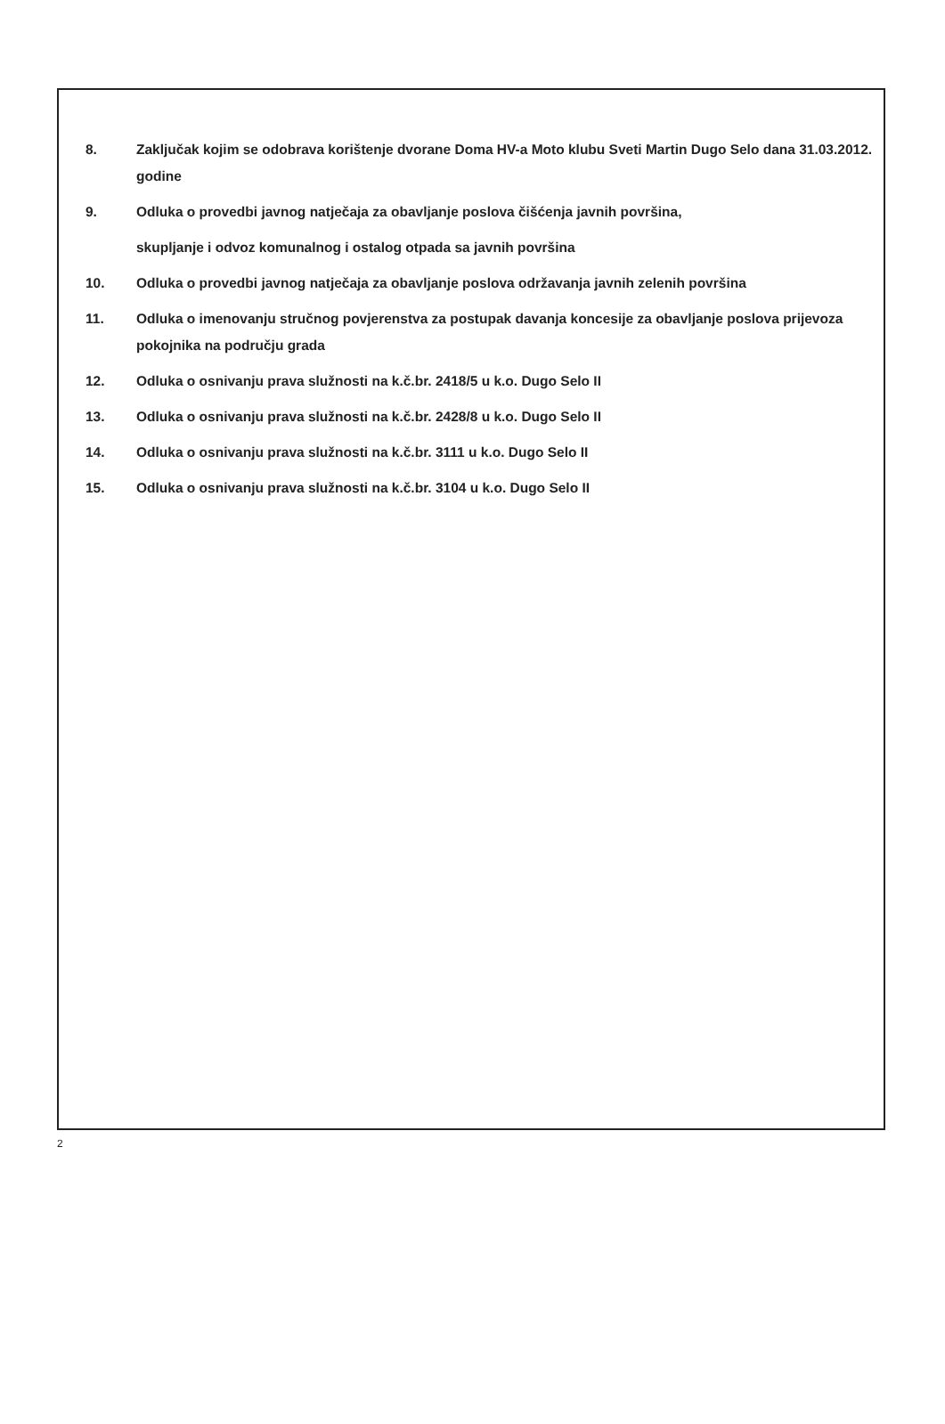8. Zaključak kojim se odobrava korištenje dvorane Doma HV-a Moto klubu Sveti Martin Dugo Selo dana 31.03.2012. godine
9. Odluka o provedbi javnog natječaja za obavljanje poslova čišćenja javnih površina,
skupljanje i odvoz komunalnog i ostalog otpada sa javnih površina
10. Odluka o provedbi javnog natječaja za obavljanje poslova održavanja javnih zelenih površina
11. Odluka o imenovanju stručnog povjerenstva za postupak davanja koncesije za obavljanje poslova prijevoza pokojnika na području grada
12. Odluka o osnivanju prava služnosti na k.č.br. 2418/5 u k.o. Dugo Selo II
13. Odluka o osnivanju prava služnosti na k.č.br. 2428/8 u k.o. Dugo Selo II
14. Odluka o osnivanju prava služnosti na k.č.br. 3111 u k.o. Dugo Selo II
15. Odluka o osnivanju prava služnosti na k.č.br. 3104 u k.o. Dugo Selo II
2